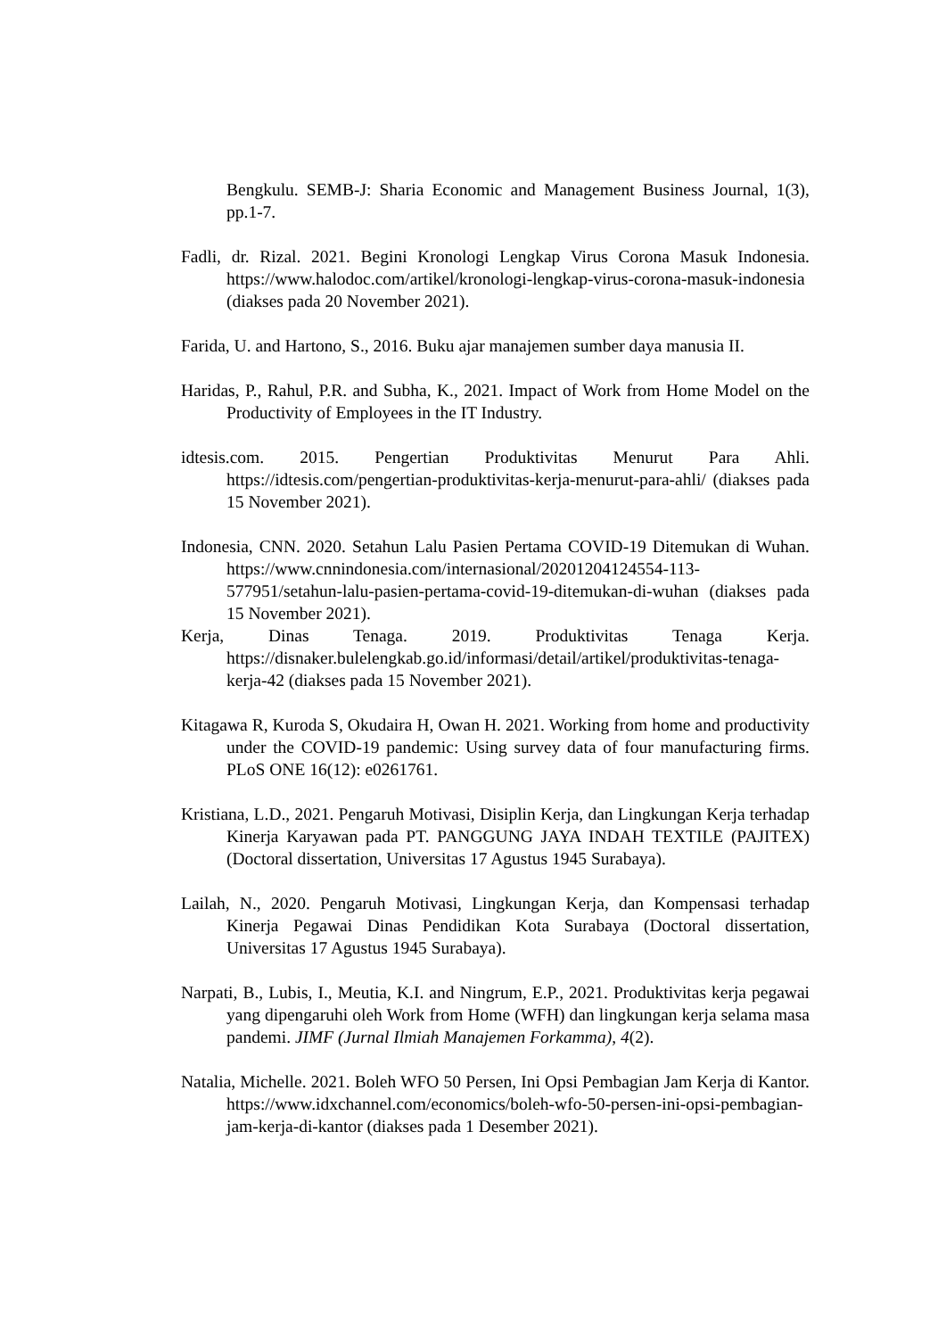Bengkulu. SEMB-J: Sharia Economic and Management Business Journal, 1(3), pp.1-7.
Fadli, dr. Rizal. 2021. Begini Kronologi Lengkap Virus Corona Masuk Indonesia. https://www.halodoc.com/artikel/kronologi-lengkap-virus-corona-masuk-indonesia (diakses pada 20 November 2021).
Farida, U. and Hartono, S., 2016. Buku ajar manajemen sumber daya manusia II.
Haridas, P., Rahul, P.R. and Subha, K., 2021. Impact of Work from Home Model on the Productivity of Employees in the IT Industry.
idtesis.com. 2015. Pengertian Produktivitas Menurut Para Ahli. https://idtesis.com/pengertian-produktivitas-kerja-menurut-para-ahli/ (diakses pada 15 November 2021).
Indonesia, CNN. 2020. Setahun Lalu Pasien Pertama COVID-19 Ditemukan di Wuhan. https://www.cnnindonesia.com/internasional/20201204124554-113-577951/setahun-lalu-pasien-pertama-covid-19-ditemukan-di-wuhan (diakses pada 15 November 2021).
Kerja, Dinas Tenaga. 2019. Produktivitas Tenaga Kerja. https://disnaker.bulelengkab.go.id/informasi/detail/artikel/produktivitas-tenaga-kerja-42 (diakses pada 15 November 2021).
Kitagawa R, Kuroda S, Okudaira H, Owan H. 2021. Working from home and productivity under the COVID-19 pandemic: Using survey data of four manufacturing firms. PLoS ONE 16(12): e0261761.
Kristiana, L.D., 2021. Pengaruh Motivasi, Disiplin Kerja, dan Lingkungan Kerja terhadap Kinerja Karyawan pada PT. PANGGUNG JAYA INDAH TEXTILE (PAJITEX) (Doctoral dissertation, Universitas 17 Agustus 1945 Surabaya).
Lailah, N., 2020. Pengaruh Motivasi, Lingkungan Kerja, dan Kompensasi terhadap Kinerja Pegawai Dinas Pendidikan Kota Surabaya (Doctoral dissertation, Universitas 17 Agustus 1945 Surabaya).
Narpati, B., Lubis, I., Meutia, K.I. and Ningrum, E.P., 2021. Produktivitas kerja pegawai yang dipengaruhi oleh Work from Home (WFH) dan lingkungan kerja selama masa pandemi. JIMF (Jurnal Ilmiah Manajemen Forkamma), 4(2).
Natalia, Michelle. 2021. Boleh WFO 50 Persen, Ini Opsi Pembagian Jam Kerja di Kantor. https://www.idxchannel.com/economics/boleh-wfo-50-persen-ini-opsi-pembagian-jam-kerja-di-kantor (diakses pada 1 Desember 2021).